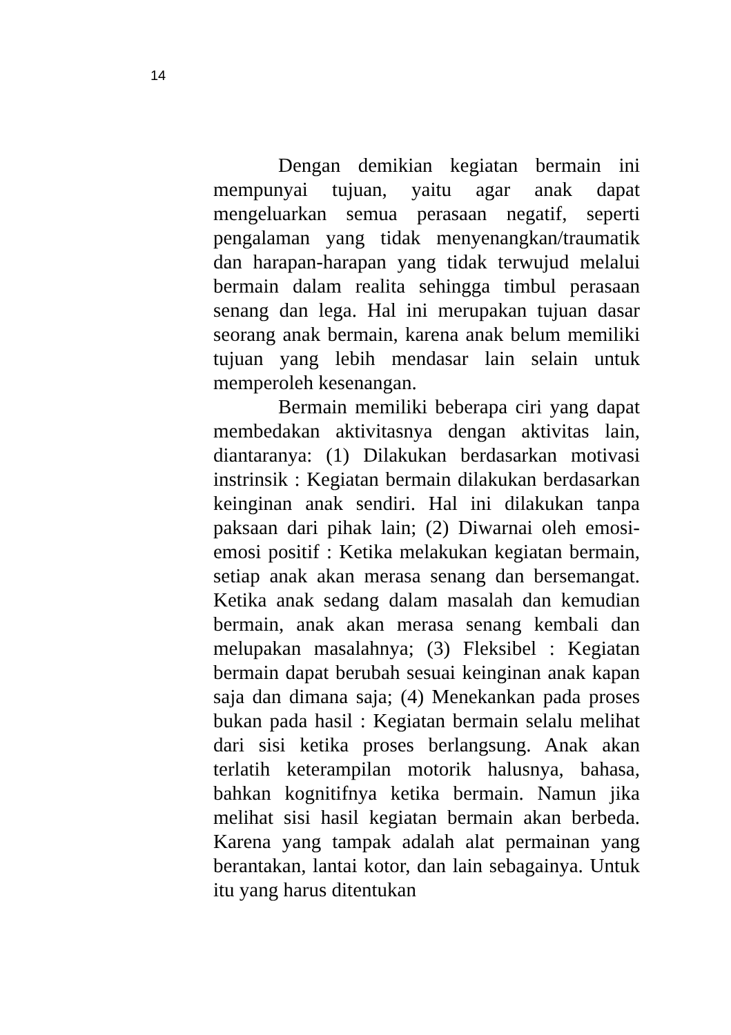14
Dengan demikian kegiatan bermain ini mempunyai tujuan, yaitu agar anak dapat mengeluarkan semua perasaan negatif, seperti pengalaman yang tidak menyenangkan/traumatik dan harapan-harapan yang tidak terwujud melalui bermain dalam realita sehingga timbul perasaan senang dan lega. Hal ini merupakan tujuan dasar seorang anak bermain, karena anak belum memiliki tujuan yang lebih mendasar lain selain untuk memperoleh kesenangan.
Bermain memiliki beberapa ciri yang dapat membedakan aktivitasnya dengan aktivitas lain, diantaranya: (1) Dilakukan berdasarkan motivasi instrinsik : Kegiatan bermain dilakukan berdasarkan keinginan anak sendiri. Hal ini dilakukan tanpa paksaan dari pihak lain; (2) Diwarnai oleh emosi-emosi positif : Ketika melakukan kegiatan bermain, setiap anak akan merasa senang dan bersemangat. Ketika anak sedang dalam masalah dan kemudian bermain, anak akan merasa senang kembali dan melupakan masalahnya; (3) Fleksibel : Kegiatan bermain dapat berubah sesuai keinginan anak kapan saja dan dimana saja; (4) Menekankan pada proses bukan pada hasil : Kegiatan bermain selalu melihat dari sisi ketika proses berlangsung. Anak akan terlatih keterampilan motorik halusnya, bahasa, bahkan kognitifnya ketika bermain. Namun jika melihat sisi hasil kegiatan bermain akan berbeda. Karena yang tampak adalah alat permainan yang berantakan, lantai kotor, dan lain sebagainya. Untuk itu yang harus ditentukan